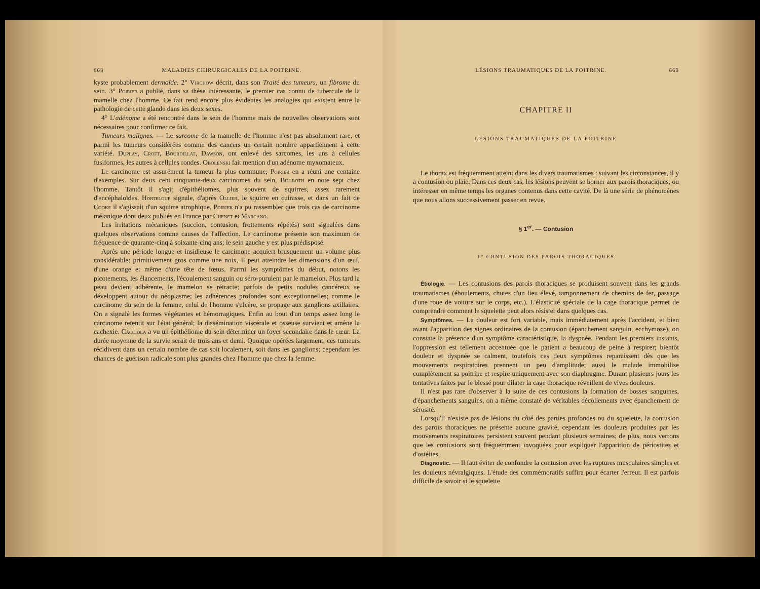868 MALADIES CHIRURGICALES DE LA POITRINE.
kyste probablement dermoïde. 2° Virchow décrit, dans son Traité des tumeurs, un fibrome du sein. 3° Poirier a publié, dans sa thèse intéressante, le premier cas connu de tubercule de la mamelle chez l'homme. Ce fait rend encore plus évidentes les analogies qui existent entre la pathologie de cette glande dans les deux sexes.
4° L'adénome a été rencontré dans le sein de l'homme mais de nouvelles observations sont nécessaires pour confirmer ce fait.
Tumeurs malignes. — Le sarcome de la mamelle de l'homme n'est pas absolument rare, et parmi les tumeurs considérées comme des cancers un certain nombre appartiennent à cette variété. Duplay, Croft, Bourdillat, Dawson, ont enlevé des sarcomes, les uns à cellules fusiformes, les autres à cellules rondes. Obolenski fait mention d'un adénome myxomateux.
Le carcinome est assurément la tumeur la plus commune; Poirier en a réuni une centaine d'exemples. Sur deux cent cinquante-deux carcinomes du sein, Billroth en note sept chez l'homme. Tantôt il s'agit d'épithéliomes, plus souvent de squirres, assez rarement d'encéphaloïdes. Horteloup signale, d'après Ollier, le squirre en cuirasse, et dans un fait de Cooke il s'agissait d'un squirre atrophique. Poirier n'a pu rassembler que trois cas de carcinome mélanique dont deux publiés en France par Chenet et Marcano.
Les irritations mécaniques (succion, contusion, frottements répétés) sont signalées dans quelques observations comme causes de l'affection. Le carcinome présente son maximum de fréquence de quarante-cinq à soixante-cinq ans; le sein gauche y est plus prédisposé.
Après une période longue et insidieuse le carcimone acquiert brusquement un volume plus considérable; primitivement gros comme une noix, il peut atteindre les dimensions d'un œuf, d'une orange et même d'une tête de fœtus. Parmi les symptômes du début, notons les picotements, les élancements, l'écoulement sanguin ou séro-purulent par le mamelon. Plus tard la peau devient adhérente, le mamelon se rétracte; parfois de petits nodules cancéreux se développent autour du néoplasme; les adhérences profondes sont exceptionnelles; comme le carcinome du sein de la femme, celui de l'homme s'ulcère, se propage aux ganglions axillaires. On a signalé les formes végétantes et hémorragiques. Enfin au bout d'un temps assez long le carcinome retentit sur l'état général; la dissémination viscérale et osseuse survient et amène la cachexie. Cacciola a vu un épithéliome du sein déterminer un foyer secondaire dans le cœur. La durée moyenne de la survie serait de trois ans et demi. Quoique opérées largement, ces tumeurs récidivent dans un certain nombre de cas soit localement, soit dans les ganglions; cependant les chances de guérison radicale sont plus grandes chez l'homme que chez la femme.
LÉSIONS TRAUMATIQUES DE LA POITRINE. 869
CHAPITRE II
LÉSIONS TRAUMATIQUES DE LA POITRINE
Le thorax est fréquemment atteint dans les divers traumatismes : suivant les circonstances, il y a contusion ou plaie. Dans ces deux cas, les lésions peuvent se borner aux parois thoraciques, ou intéresser en même temps les organes contenus dans cette cavité. De là une série de phénomènes que nous allons successivement passer en revue.
§ 1<sup>er</sup>. — Contusion
1° CONTUSION DES PAROIS THORACIQUES
Étiologie. — Les contusions des parois thoraciques se produisent souvent dans les grands traumatismes (éboulements, chutes d'un lieu élevé, tamponnement de chemins de fer, passage d'une roue de voiture sur le corps, etc.). L'élasticité spéciale de la cage thoracique permet de comprendre comment le squelette peut alors résister dans quelques cas.
Symptômes. — La douleur est fort variable, mais immédiatement après l'accident, et bien avant l'apparition des signes ordinaires de la contusion (épanchement sanguin, ecchymose), on constate la présence d'un symptôme caractéristique, la dyspnée. Pendant les premiers instants, l'oppression est tellement accentuée que le patient a beaucoup de peine à respirer; bientôt douleur et dyspnée se calment, toutefois ces deux symptômes reparaissent dès que les mouvements respiratoires prennent un peu d'amplitude; aussi le malade immobilise complètement sa poitrine et respire uniquement avec son diaphragme. Durant plusieurs jours les tentatives faites par le blessé pour dilater la cage thoracique réveillent de vives douleurs.
Il n'est pas rare d'observer à la suite de ces contusions la formation de bosses sanguines, d'épanchements sanguins, on a même constaté de véritables décollements avec épanchement de sérosité.
Lorsqu'il n'existe pas de lésions du côté des parties profondes ou du squelette, la contusion des parois thoraciques ne présente aucune gravité, cependant les douleurs produites par les mouvements respiratoires persistent souvent pendant plusieurs semaines; de plus, nous verrons que les contusions sont fréquemment invoquées pour expliquer l'apparition de périostites et d'ostéites.
Diagnostic. — Il faut éviter de confondre la contusion avec les ruptures musculaires simples et les douleurs névralgiques. L'étude des commémoratifs suffira pour écarter l'erreur. Il est parfois difficile de savoir si le squelette